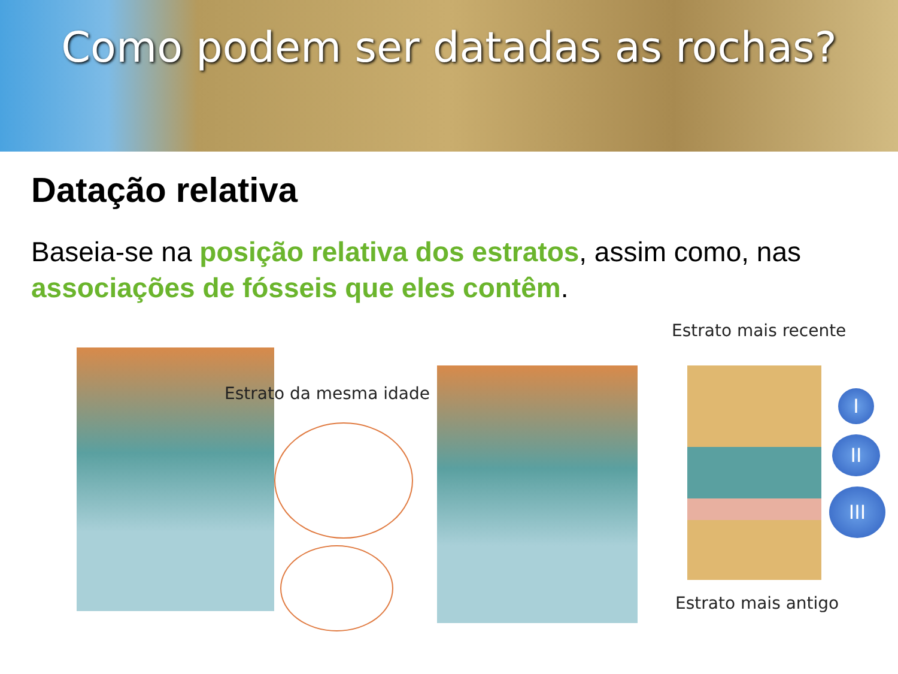Como podem ser datadas as rochas?
Datação relativa
Baseia-se na posição relativa dos estratos, assim como, nas associações de fósseis que eles contêm.
Estrato da mesma idade
Estrato mais recente
I
II
III
Estrato mais antigo